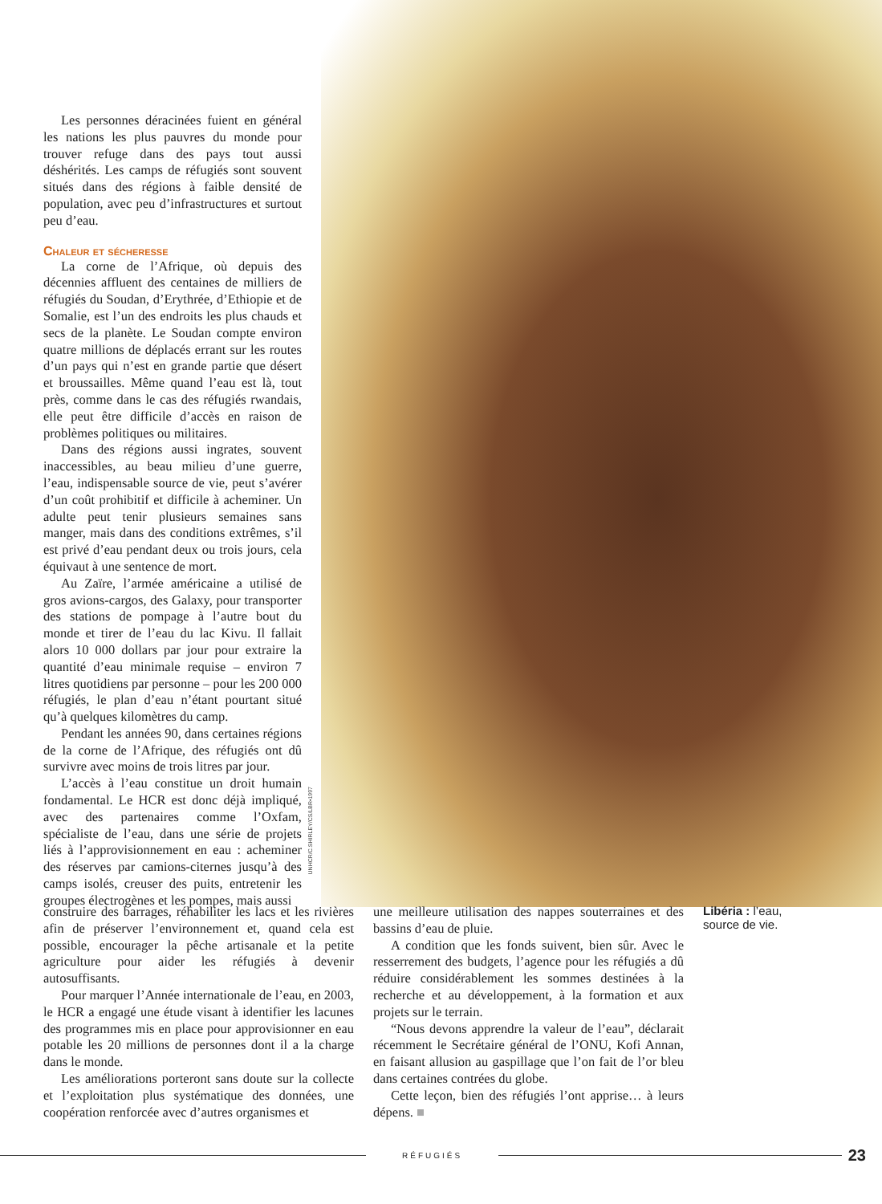Les personnes déracinées fuient en général les nations les plus pauvres du monde pour trouver refuge dans des pays tout aussi déshérités. Les camps de réfugiés sont souvent situés dans des régions à faible densité de population, avec peu d’infrastructures et surtout peu d’eau.
Chaleur et sécheresse
La corne de l’Afrique, où depuis des décennies affluent des centaines de milliers de réfugiés du Soudan, d’Erythrée, d’Ethiopie et de Somalie, est l’un des endroits les plus chauds et secs de la planète. Le Soudan compte environ quatre millions de déplacés errant sur les routes d’un pays qui n’est en grande partie que désert et broussailles. Même quand l’eau est là, tout près, comme dans le cas des réfugiés rwandais, elle peut être difficile d’accès en raison de problèmes politiques ou militaires.
Dans des régions aussi ingrates, souvent inaccessibles, au beau milieu d’une guerre, l’eau, indispensable source de vie, peut s’avérer d’un coût prohibitif et difficile à acheminer. Un adulte peut tenir plusieurs semaines sans manger, mais dans des conditions extrêmes, s’il est privé d’eau pendant deux ou trois jours, cela équivaut à une sentence de mort.
Au Zaïre, l’armée américaine a utilisé de gros avions-cargos, des Galaxy, pour transporter des stations de pompage à l’autre bout du monde et tirer de l’eau du lac Kivu. Il fallait alors 10 000 dollars par jour pour extraire la quantité d’eau minimale requise – environ 7 litres quotidiens par personne – pour les 200 000 réfugiés, le plan d’eau n’étant pourtant situé qu’à quelques kilomètres du camp.
Pendant les années 90, dans certaines régions de la corne de l’Afrique, des réfugiés ont dû survivre avec moins de trois litres par jour.
L’accès à l’eau constitue un droit humain fondamental. Le HCR est donc déjà impliqué, avec des partenaires comme l’Oxfam, spécialiste de l’eau, dans une série de projets liés à l’approvisionnement en eau : acheminer des réserves par camions-citernes jusqu’à des camps isolés, creuser des puits, entretenir les groupes électrogènes et les pompes, mais aussi
UNHCR/C.SHIRLEY/CS/LBR•1997
construire des barrages, réhabiliter les lacs et les rivières afin de préserver l’environnement et, quand cela est possible, encourager la pêche artisanale et la petite agriculture pour aider les réfugiés à devenir autosuffisants.
Pour marquer l’Année internationale de l’eau, en 2003, le HCR a engagé une étude visant à identifier les lacunes des programmes mis en place pour approvisionner en eau potable les 20 millions de personnes dont il a la charge dans le monde.
Les améliorations porteront sans doute sur la collecte et l’exploitation plus systématique des données, une coopération renforcée avec d’autres organismes et
une meilleure utilisation des nappes souterraines et des bassins d’eau de pluie.
A condition que les fonds suivent, bien sûr. Avec le resserrement des budgets, l’agence pour les réfugiés a dû réduire considérablement les sommes destinées à la recherche et au développement, à la formation et aux projets sur le terrain.
“Nous devons apprendre la valeur de l’eau”, déclarait récemment le Secrétaire général de l’ONU, Kofi Annan, en faisant allusion au gaspillage que l’on fait de l’or bleu dans certaines contrées du globe.
Cette leçon, bien des réfugiés l’ont apprise… à leurs dépens. ■
Libéria : l’eau, source de vie.
RÉFUGIÉS
23